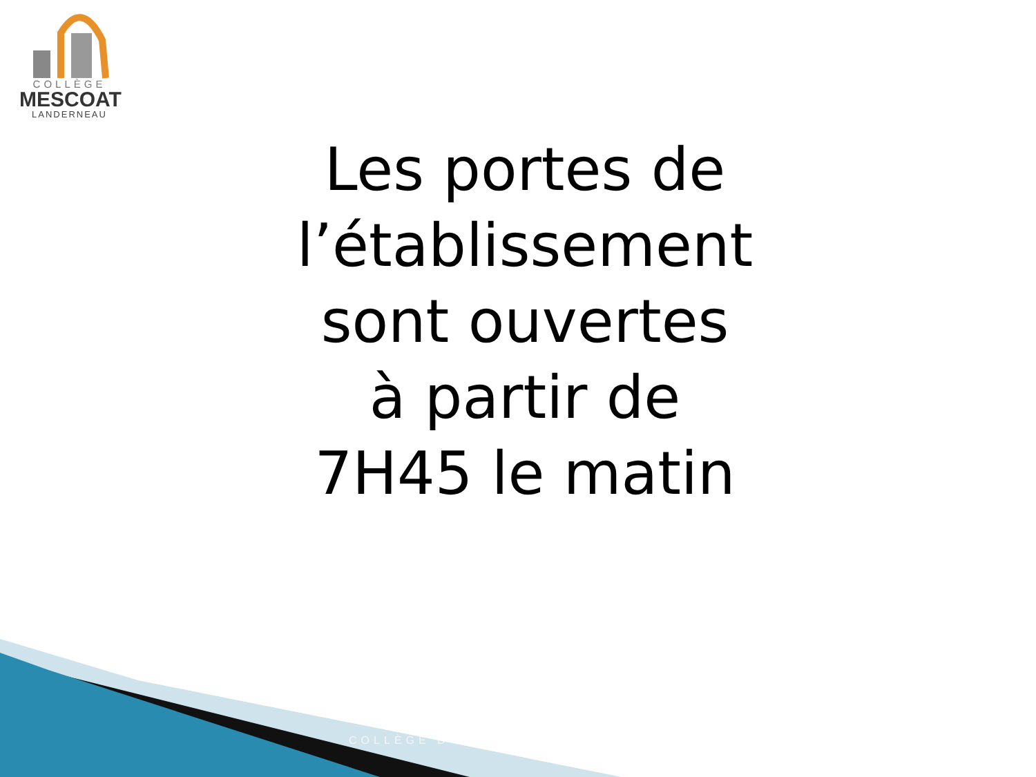COLLÈGE
MESCOAT
LANDERNEAU
Les portes de
l’établissement
sont ouvertes
à partir de
7H45 le matin
COLLÈGE D